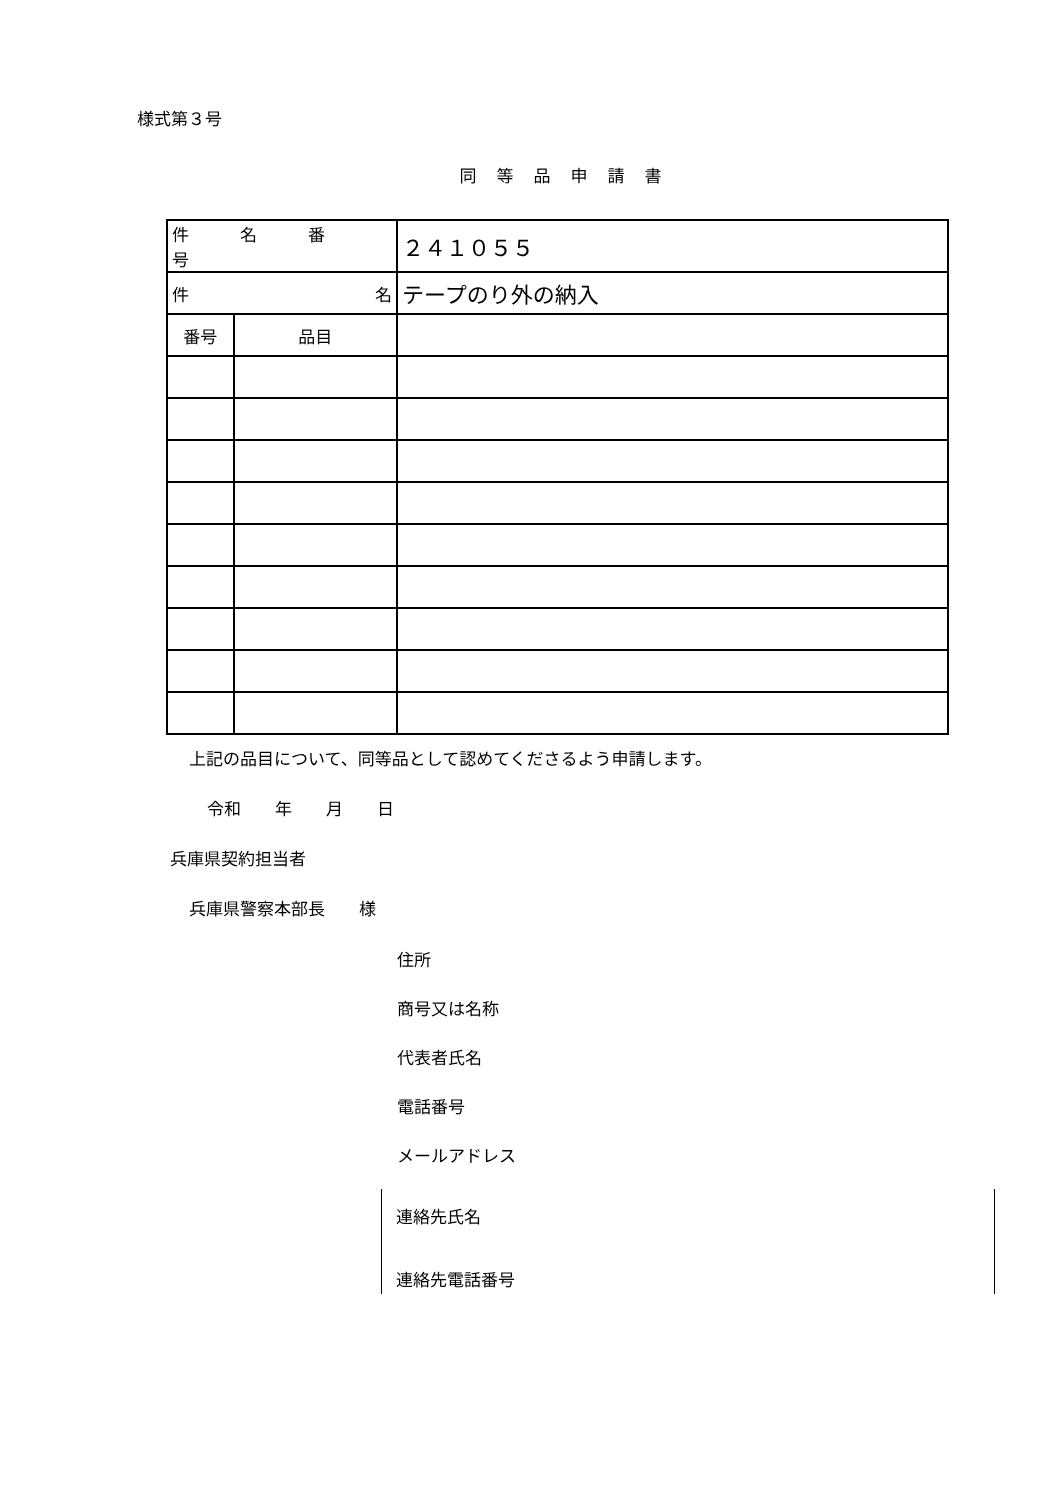様式第３号
同等品申請書
| 件 名 番 号 | | ２４１０５５ |
| 件 名 | | テープのり外の納入 |
| 番号 | 品目 | |
上記の品目について、同等品として認めてくださるよう申請します。
令和　　年　　月　　日
兵庫県契約担当者
兵庫県警察本部長　　様
住所
商号又は名称
代表者氏名
電話番号
メールアドレス
連絡先氏名
連絡先電話番号